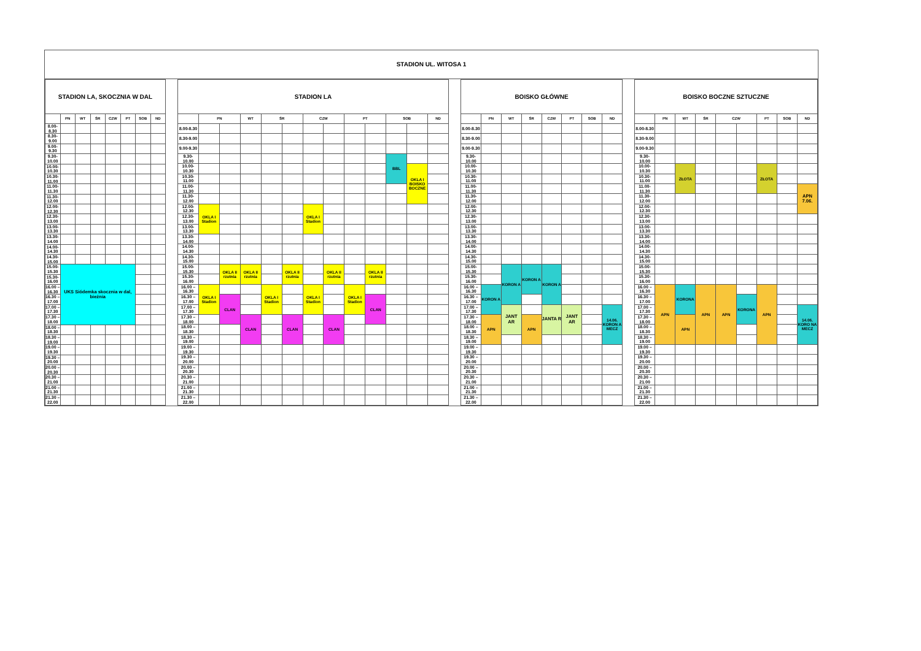STADION UL. WITOSA 1
| STADION LA, SKOCZNIA W DAL | | | | | | | |
| --- | --- | --- | --- | --- | --- | --- | --- |
| | PN | WT | ŚR | CZW | PT | SOB | ND |
| 8.00-8.30 | | | | | | | |
| 8.30-9.00 | | | | | | | |
| 9.00-9.30 | | | | | | | |
| 9.30-10.00 | | | | | | | |
| 10.00-10.30 | | | | | | | |
| 10.30-11.00 | | | | | | | |
| 11.00-11.30 | | | | | | | |
| 11.30-12.00 | | | | | | | |
| 12.00-12.30 | | | | | | | |
| 12.30-13.00 | | | | | | | |
| 13.00-13.30 | | | | | | | |
| 13.30-14.00 | | | | | | | |
| 14.00-14.30 | | | | | | | |
| 14.30-15.00 | | | | | | | |
| 15.00-15.30 | UKS Siódemka skocznia w dal, bieżnia | | | | | | |
| 15.30-16.00 | | | | | | | |
| 16.00 – 16.30 | | | | | | | |
| 16.30 – 17.00 | | | | | | | |
| 17.00 – 17.30 | | | | | | | |
| 17.30 – 18.00 | | | | | | | |
| 18.00 – 18.30 | | | | | | | |
| 18.30 – 19.00 | | | | | | | |
| 19.00 – 19.30 | | | | | | | |
| 19.30 – 20.00 | | | | | | | |
| 20.00 – 20.30 | | | | | | | |
| 20.30 – 21.00 | | | | | | | |
| 21.00 – 21.30 | | | | | | | |
| 21.30 – 22.00 | | | | | | | |
| STADION LA | | | | | | | | | | | | |
| --- | --- | --- | --- | --- | --- | --- | --- | --- | --- | --- | --- | --- |
| | PN | | WT | ŚR | | CZW | | PT | | SOB | | ND |
| 8.00-8.30 | | | | | | | | | | | | |
| 8.30-9.00 | | | | | | | | | | | | |
| 9.00-9.30 | | | | | | | | | | | | |
| 9.30-10.00 | | | | | | | | | | BBL | | |
| 10.00-10.30 | | | | | | | | | | | OKLA I BOISKO BOCZNE | |
| 10.30-11.00 | | | | | | | | | | | | |
| 11.00-11.30 | | | | | | | | | | | | |
| 11.30-12.00 | | | | | | | | | | | | |
| 12.00-12.30 | OKLA I Stadion | | | | | OKLA I Stadion | | | | | | |
| 12.30-13.00 | | | | | | | | | | | | |
| 13.00-13.30 | | | | | | | | | | | | |
| 13.30-14.00 | | | | | | | | | | | | |
| 14.00-14.30 | | | | | | | | | | | | |
| 14.30-15.00 | | | | | | | | | | | | |
| 15.00-15.30 | | OKLA II rzutnia | OKLA II rzutnia | | OKLA II rzutnia | | OKLA II rzutnia | | OKLA II rzutnia | | | |
| 15.30-16.00 | | | | | | | | | | | | |
| 16.00 – 16.30 | OKLA I Stadion | | | OKLA I Stadion | | OKLA I Stadion | | OKLA I Stadion | | | | |
| 16.30 – 17.00 | | CLAN | | | | | | | CLAN | | | |
| 17.00 – 17.30 | | | | | | | | | | | | |
| 17.30 – 18.00 | | | CLAN | | CLAN | | CLAN | | | | | |
| 18.00 – 18.30 | | | | | | | | | | | | |
| 18.30 – 19.00 | | | | | | | | | | | | |
| 19.00 – 19.30 | | | | | | | | | | | | |
| 19.30 – 20.00 | | | | | | | | | | | | |
| 20.00 – 20.30 | | | | | | | | | | | | |
| 20.30 – 21.00 | | | | | | | | | | | | |
| 21.00 – 21.30 | | | | | | | | | | | | |
| 21.30 – 22.00 | | | | | | | | | | | | |
| BOISKO GŁÓWNE | | | | | | | |
| --- | --- | --- | --- | --- | --- | --- | --- |
| | PN | WT | ŚR | CZW | PT | SOB | ND |
| 8.00-8.30 | | | | | | | |
| 8.30-9.00 | | | | | | | |
| 9.00-9.30 | | | | | | | |
| 9.30-10.00 | | | | | | | |
| 10.00-10.30 | | | | | | | |
| 10.30-11.00 | | | | | | | |
| 11.00-11.30 | | | | | | | |
| 11.30-12.00 | | | | | | | |
| 12.00-12.30 | | | | | | | |
| 12.30-13.00 | | | | | | | |
| 13.00-13.30 | | | | | | | |
| 13.30-14.00 | | | | | | | |
| 14.00-14.30 | | | | | | | |
| 14.30-15.00 | | | | | | | |
| 15.00-15.30 | | KORON A | KORON A | KORON A | | | |
| 15.30-16.00 | | | | | | | |
| 16.00 – 16.30 | KORON A | | | | | | |
| 16.30 – 17.00 | | | | | | | |
| 17.00 – 17.30 | | JANT AR | | JANTA R | JANT AR | | 14.06. KORON A MECZ |
| 17.30 – 18.00 | APN | | APN | | | | |
| 18.00 – 18.30 | | | | | | | |
| 18.30 – 19.00 | | | | | | | |
| 19.00 – 19.30 | | | | | | | |
| 19.30 – 20.00 | | | | | | | |
| 20.00 – 20.30 | | | | | | | |
| 20.30 – 21.00 | | | | | | | |
| 21.00 – 21.30 | | | | | | | |
| 21.30 – 22.00 | | | | | | | |
| BOISKO BOCZNE SZTUCZNE | | | | | | | | |
| --- | --- | --- | --- | --- | --- | --- | --- | --- |
| | PN | WT | ŚR | CZW | | PT | SOB | ND |
| 8.00-8.30 | | | | | | | | |
| 8.30-9.00 | | | | | | | | |
| 9.00-9.30 | | | | | | | | |
| 9.30-10.00 | | | | | | | | |
| 10.00-10.30 | | ZŁOTA | | | | ZŁOTA | | |
| 10.30-11.00 | | | | | | | | |
| 11.00-11.30 | | | | | | | | APN 7.06. |
| 11.30-12.00 | | | | | | | | |
| 12.00-12.30 | | | | | | | | |
| 12.30-13.00 | | | | | | | | |
| 13.00-13.30 | | | | | | | | |
| 13.30-14.00 | | | | | | | | |
| 14.00-14.30 | | | | | | | | |
| 14.30-15.00 | | | | | | | | |
| 15.00-15.30 | | | | | | | | |
| 15.30-16.00 | | | | | | | | |
| 16.00 – 16.30 | APN | KORONA | APN | APN | | APN | | |
| 16.30 – 17.00 | | | | | KORONA | | | |
| 17.00 – 17.30 | | | | | | | | 14.06. KORO NA MECZ |
| 17.30 – 18.00 | | APN | | | | | | |
| 18.00 – 18.30 | | | | | | | | |
| 18.30 – 19.00 | | | | | | | | |
| 19.00 – 19.30 | | | | | | | | |
| 19.30 – 20.00 | | | | | | | | |
| 20.00 – 20.30 | | | | | | | | |
| 20.30 – 21.00 | | | | | | | | |
| 21.00 – 21.30 | | | | | | | | |
| 21.30 – 22.00 | | | | | | | | |